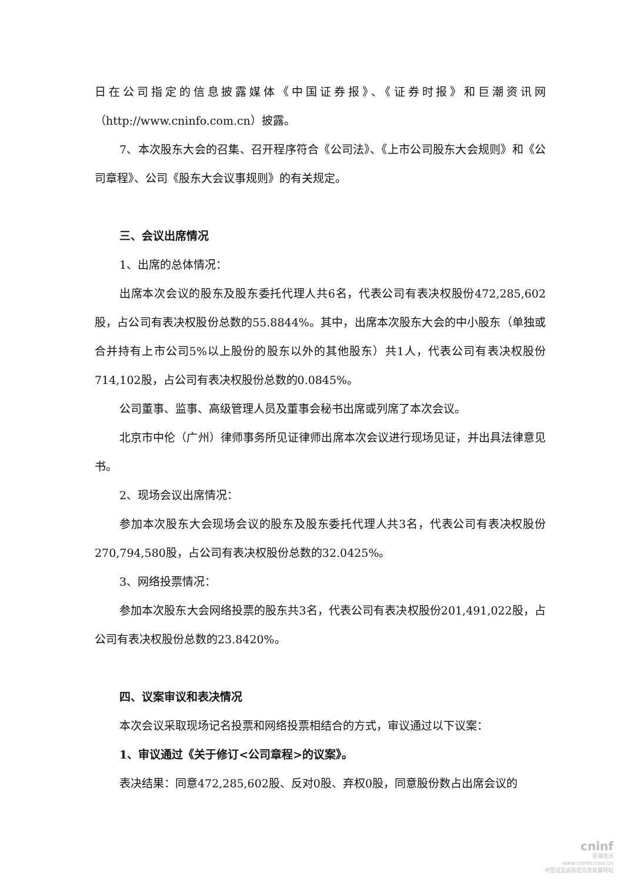日在公司指定的信息披露媒体《中国证券报》、《证券时报》和巨潮资讯网（http://www.cninfo.com.cn）披露。
7、本次股东大会的召集、召开程序符合《公司法》、《上市公司股东大会规则》和《公司章程》、公司《股东大会议事规则》的有关规定。
三、会议出席情况
1、出席的总体情况：
出席本次会议的股东及股东委托代理人共6名，代表公司有表决权股份472,285,602股，占公司有表决权股份总数的55.8844%。其中，出席本次股东大会的中小股东（单独或合并持有上市公司5%以上股份的股东以外的其他股东）共1人，代表公司有表决权股份714,102股，占公司有表决权股份总数的0.0845%。
公司董事、监事、高级管理人员及董事会秘书出席或列席了本次会议。
北京市中伦（广州）律师事务所见证律师出席本次会议进行现场见证，并出具法律意见书。
2、现场会议出席情况：
参加本次股东大会现场会议的股东及股东委托代理人共3名，代表公司有表决权股份270,794,580股，占公司有表决权股份总数的32.0425%。
3、网络投票情况：
参加本次股东大会网络投票的股东共3名，代表公司有表决权股份201,491,022股，占公司有表决权股份总数的23.8420%。
四、议案审议和表决情况
本次会议采取现场记名投票和网络投票相结合的方式，审议通过以下议案：
1、审议通过《关于修订<公司章程>的议案》。
表决结果：同意472,285,602股、反对0股、弃权0股，同意股份数占出席会议的
cninf
巨潮资讯
www.cninfo.com.cn
中国证监会指定信息披露网站